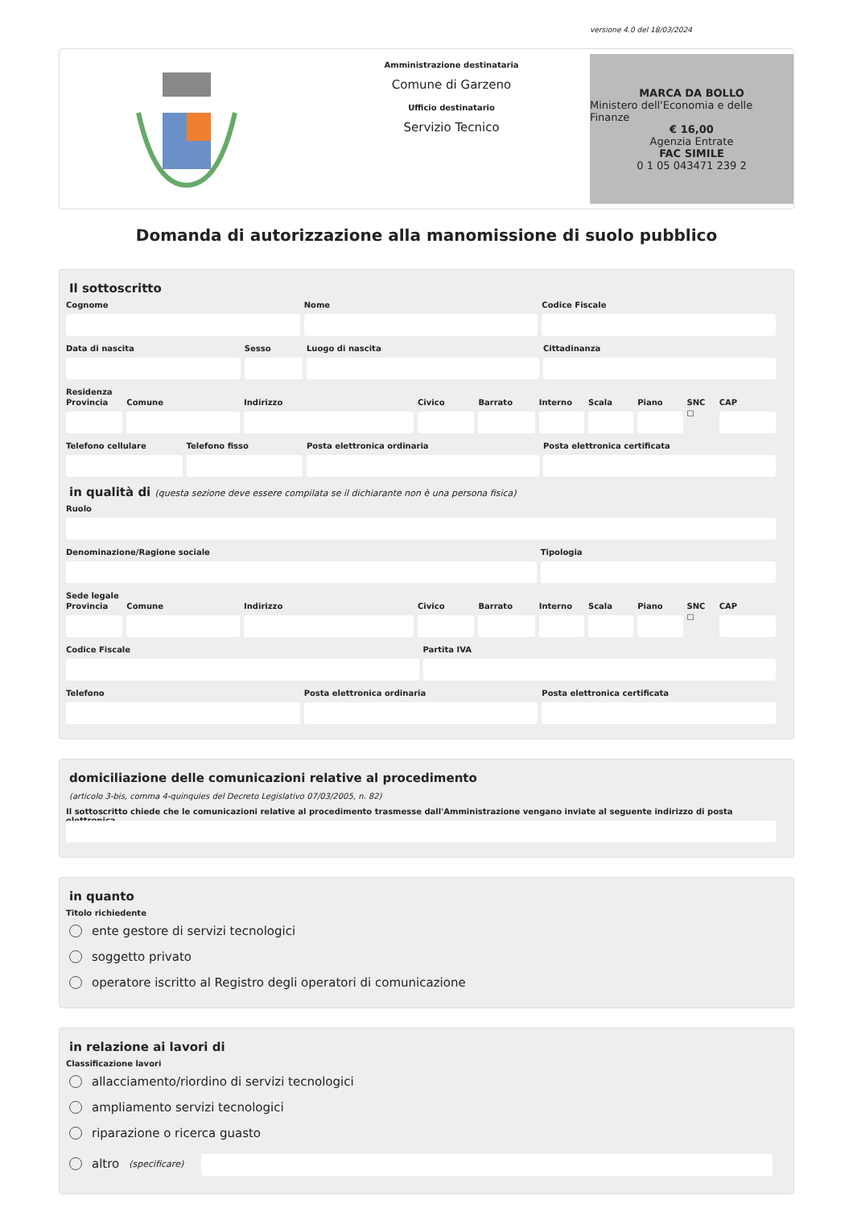versione 4.0 del 18/03/2024
Amministrazione destinataria
Comune di Garzeno
Ufficio destinatario
Servizio Tecnico
MARCA DA BOLLO
Ministero dell'Economia e delle Finanze
€ 16,00
Agenzia Entrate
FAC SIMILE
0 1 05 043471 239 2
Domanda di autorizzazione alla manomissione di suolo pubblico
Il sottoscritto
Cognome Nome Codice Fiscale
Data di nascita Sesso Luogo di nascita Cittadinanza
Residenza
Provincia Comune Indirizzo Civico Barrato Interno Scala Piano SNC
☐
CAP
Telefono cellulare Telefono fisso Posta elettronica ordinaria Posta elettronica certificata
in qualità di (questa sezione deve essere compilata se il dichiarante non è una persona fisica)
Ruolo
Denominazione/Ragione sociale Tipologia
Sede legale
Provincia Comune Indirizzo Civico Barrato Interno Scala Piano SNC
☐
CAP
Codice Fiscale Partita IVA
Telefono Posta elettronica ordinaria Posta elettronica certificata
domiciliazione delle comunicazioni relative al procedimento
(articolo 3-bis, comma 4-quinquies del Decreto Legislativo 07/03/2005, n. 82)
Il sottoscritto chiede che le comunicazioni relative al procedimento trasmesse dall'Amministrazione vengano inviate al seguente indirizzo di posta elettronica
in quanto
Titolo richiedente
ente gestore di servizi tecnologici
soggetto privato
operatore iscritto al Registro degli operatori di comunicazione
in relazione ai lavori di
Classificazione lavori
allacciamento/riordino di servizi tecnologici
ampliamento servizi tecnologici
riparazione o ricerca guasto
altro (specificare)